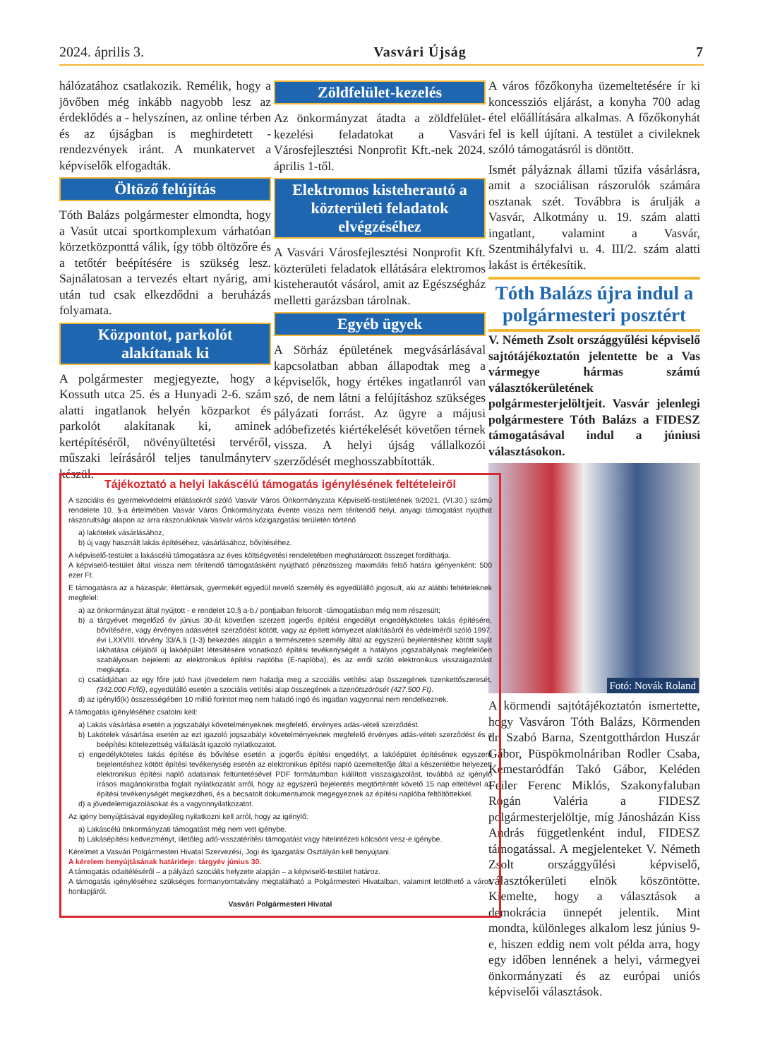2024. április 3. Vasvári Újság 7
hálózatához csatlakozik. Remélik, hogy a jövőben még inkább nagyobb lesz az érdeklődés a - helyszínen, az online térben és az újságban is meghirdetett - rendezvények iránt. A munkatervet a képviselők elfogadták.
Öltöző felújítás
Tóth Balázs polgármester elmondta, hogy a Vasút utcai sportkomplexum várhatóan körzetközponttá válik, így több öltözőre és a tetőtér beépítésére is szükség lesz. Sajnálatosan a tervezés eltart nyárig, ami után tud csak elkezdődni a beruházás folyamata.
Központot, parkolót alakítanak ki
A polgármester megjegyezte, hogy a Kossuth utca 25. és a Hunyadi 2-6. szám alatti ingatlanok helyén közparkot és parkolót alakítanak ki, aminek kertépítéséről, növényültetési tervéről, műszaki leírásáról teljes tanulmányterv készül.
Zöldfelület-kezelés
Az önkormányzat átadta a zöldfelület-kezelési feladatokat a Vasvári Városfejlesztési Nonprofit Kft.-nek 2024. április 1-től.
Elektromos kisteherautó a közterületi feladatok elvégzéséhez
A Vasvári Városfejlesztési Nonprofit Kft. közterületi feladatok ellátására elektromos kisteherautót vásárol, amit az Egészségház melletti garázsban tárolnak.
Egyéb ügyek
A Sörház épületének megvásárlásával kapcsolatban abban állapodtak meg a képviselők, hogy értékes ingatlanról van szó, de nem látni a felújításhoz szükséges pályázati forrást. Az ügyre a májusi adóbefizetés kiértékelését követően térnek vissza. A helyi újság vállalkozói szerződését meghosszabbították.
A város főzőkonyha üzemeltetésére ír ki koncessziós eljárást, a konyha 700 adag étel előállítására alkalmas. A főzőkonyhát fel is kell újítani. A testület a civileknek szóló támogatásról is döntött.
Ismét pályáznak állami tűzifa vásárlásra, amit a szociálisan rászorulók számára osztanak szét. Továbbra is árulják a Vasvár, Alkotmány u. 19. szám alatti ingatlant, valamint a Vasvár, Szentmihályfalvi u. 4. III/2. szám alatti lakást is értékesítik.
Tóth Balázs újra indul a polgármesteri posztért
V. Németh Zsolt országgyűlési képviselő sajtótájékoztatón jelentette be a Vas vármegye hármas számú választókerületének polgármesterjelöltjeit. Vasvár jelenlegi polgármestere Tóth Balázs a FIDESZ támogatásával indul a júniusi választásokon.
Fotó: Novák Roland
A körmendi sajtótájékoztatón ismertette, hogy Vasváron Tóth Balázs, Körmenden dr. Szabó Barna, Szentgotthárdon Huszár Gábor, Püspökmolnáriban Rodler Csaba, Kemestaródfán Takó Gábor, Keléden Feiler Ferenc Miklós, Szakonyfaluban Rogán Valéria a FIDESZ polgármesterjelöltje, míg Jánosházán Kiss András függetlenként indul, FIDESZ támogatással. A megjelenteket V. Németh Zsolt országgyűlési képviselő, választókerületi elnök köszöntötte. Kiemelte, hogy a választások a demokrácia ünnepét jelentik. Mint mondta, különleges alkalom lesz június 9-e, hiszen eddig nem volt példa arra, hogy egy időben lennének a helyi, vármegyei önkormányzati és az európai uniós képviselői választások.
Tájékoztató a helyi lakáscélú támogatás igénylésének feltételeiről
A szociális és gyermekvédelmi ellátásokról szóló Vasvár Város Önkormányzata Képviselő-testületének 9/2021. (VI.30.) számú rendelete 10. §-a értelmében Vasvár Város Önkormányzata évente vissza nem térítendő helyi, anyagi támogatást nyújthat rászorultsági alapon az arra rászorulóknak Vasvár város közigazgatási területén történő
a) lakótelek vásárlásához,
b) új vagy használt lakás építéséhez, vásárlásához, bővítéséhez.
A képviselő-testület a lakáscélú támogatásra az éves költségvetési rendeletében meghatározott összeget fordíthatja.
A képviselő-testület által vissza nem térítendő támogatásként nyújtható pénzösszeg maximális felső határa igényenként: 500 ezer Ft.
E támogatásra az a házaspár, élettársak, gyermekét egyedül nevelő személy és egyedülálló jogosult, aki az alábbi feltételeknek megfelel:
a) az önkormányzat által nyújtott - e rendelet 10.§ a-b./ pontjaiban felsorolt -támogatásban még nem részesült;
b) a tárgyévet megelőző év június 30-át követően szerzett jogerős építési engedélyt engedélyköteles lakás építésére, bővítésére, vagy érvényes adásvételi szerződést kötött, vagy az épített környezet alakításáról és védelméről szóló 1997. évi LXXVIII. törvény 33/A.§ (1-3) bekezdés alapján a természetes személy által az egyszerű bejelentéshez kötött saját lakhatása céljából új lakóépület létesítésére vonatkozó építési tevékenységét a hatályos jogszabálynak megfelelően szabályosan bejelenti az elektronikus építési naplóba (E-naplóba), és az erről szóló elektronikus visszaigazolást megkapta.
c) családjában az egy főre jutó havi jövedelem nem haladja meg a szociális vetítési alap összegének tizenkettőszeresét, (342.000 Ft/fő), egyedülálló esetén a szociális vetítési alap összegének a tizenötszörösét (427.500 Ft).
d) az igénylő(k) összességében 10 millió forintot meg nem haladó ingó és ingatlan vagyonnal nem rendelkeznek.
A támogatás igényléséhez csatolni kell:
a) Lakás vásárlása esetén a jogszabályi követelményeknek megfelelő, érvényes adás-vételi szerződést.
b) Lakótelek vásárlása esetén az ezt igazoló jogszabályi követelményeknek megfelelő érvényes adás-vételi szerződést és a beépítési kötelezettség vállalását igazoló nyilatkozatot.
c) engedélyköteles lakás építése és bővítése esetén a jogerős építési engedélyt, a lakóépület építésének egyszerű bejelentéshez kötött építési tevékenység esetén az elektronikus építési napló üzemeltetője által a készenlétbe helyezett elektronikus építési napló adatainak feltüntetésével PDF formátumban kiállított visszaigazolást, továbbá az igénylő írásos magánokiratba foglalt nyilatkozatát arról, hogy az egyszerű bejelentés megtörténtét követő 15 nap elteltével az építési tevékenységét megkezdheti, és a becsatolt dokumentumok megegyeznek az építési naplóba feltöltöttekkel.
d) a jövedelemigazolásokat és a vagyonnyilatkozatot.
Az igény benyújtásával egyidejűleg nyilatkozni kell arról, hogy az igénylő:
a) Lakáscélú önkormányzati támogatást még nem vett igénybe.
b) Lakásépítési kedvezményt, illetőleg adó-visszatérítési támogatást vagy hitelintézeti kölcsönt vesz-e igénybe.
Kérelmet a Vasvári Polgármesteri Hivatal Szervezési, Jogi és Igazgatási Osztályán kell benyújtani.
A kérelem benyújtásának határideje: tárgyév június 30.
A támogatás odaítéléséről – a pályázó szociális helyzete alapján – a képviselő-testület határoz.
A támogatás igényléséhez szükséges formanyomtatvány megtalálható a Polgármesteri Hivatalban, valamint letölthető a város honlapjáról.
Vasvári Polgármesteri Hivatal